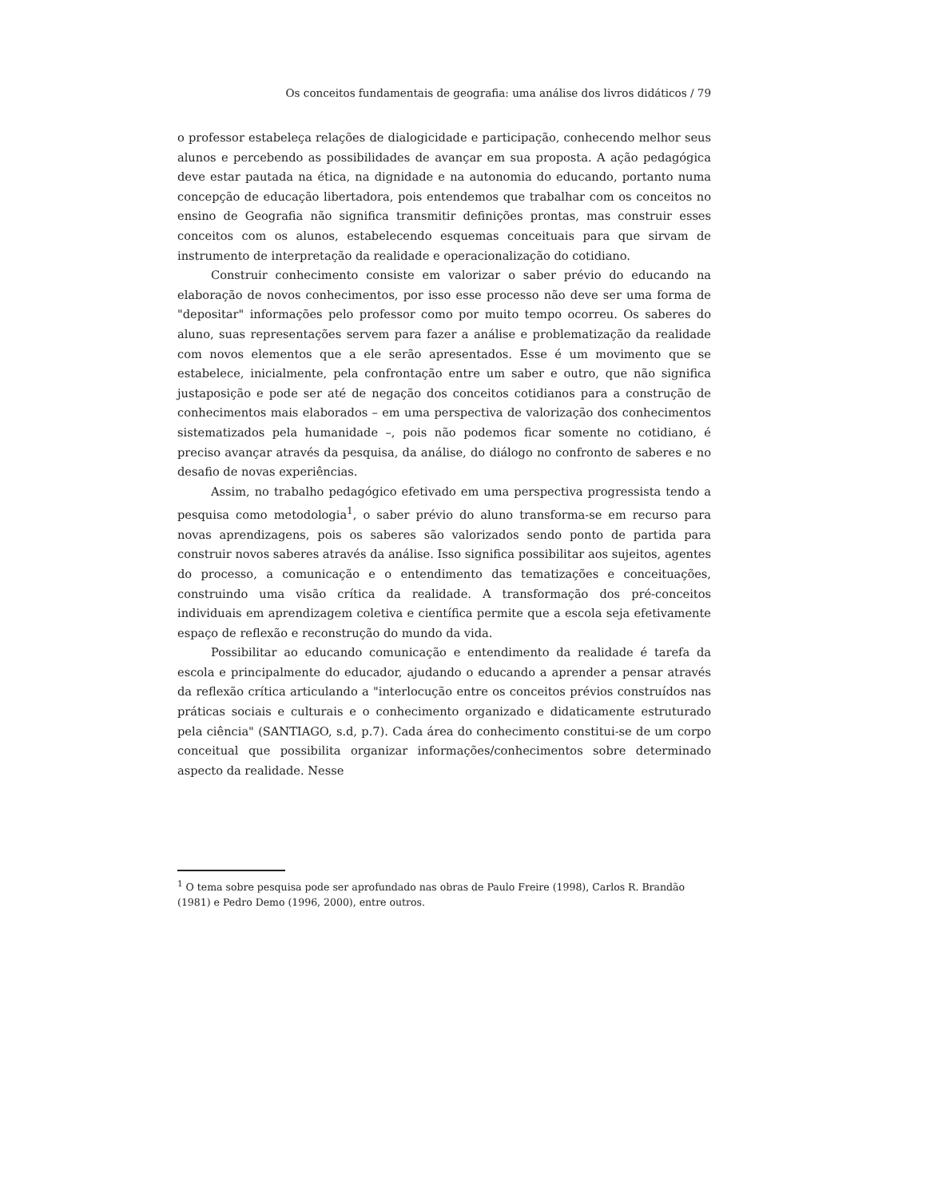Os conceitos fundamentais de geografia: uma análise dos livros didáticos / 79
o professor estabeleça relações de dialogicidade e participação, conhecendo melhor seus alunos e percebendo as possibilidades de avançar em sua proposta. A ação pedagógica deve estar pautada na ética, na dignidade e na autonomia do educando, portanto numa concepção de educação libertadora, pois entendemos que trabalhar com os conceitos no ensino de Geografia não significa transmitir definições prontas, mas construir esses conceitos com os alunos, estabelecendo esquemas conceituais para que sirvam de instrumento de interpretação da realidade e operacionalização do cotidiano.
Construir conhecimento consiste em valorizar o saber prévio do educando na elaboração de novos conhecimentos, por isso esse processo não deve ser uma forma de "depositar" informações pelo professor como por muito tempo ocorreu. Os saberes do aluno, suas representações servem para fazer a análise e problematização da realidade com novos elementos que a ele serão apresentados. Esse é um movimento que se estabelece, inicialmente, pela confrontação entre um saber e outro, que não significa justaposição e pode ser até de negação dos conceitos cotidianos para a construção de conhecimentos mais elaborados – em uma perspectiva de valorização dos conhecimentos sistematizados pela humanidade –, pois não podemos ficar somente no cotidiano, é preciso avançar através da pesquisa, da análise, do diálogo no confronto de saberes e no desafio de novas experiências.
Assim, no trabalho pedagógico efetivado em uma perspectiva progressista tendo a pesquisa como metodologia<sup>1</sup>, o saber prévio do aluno transforma-se em recurso para novas aprendizagens, pois os saberes são valorizados sendo ponto de partida para construir novos saberes através da análise. Isso significa possibilitar aos sujeitos, agentes do processo, a comunicação e o entendimento das tematizações e conceituações, construindo uma visão crítica da realidade. A transformação dos pré-conceitos individuais em aprendizagem coletiva e científica permite que a escola seja efetivamente espaço de reflexão e reconstrução do mundo da vida.
Possibilitar ao educando comunicação e entendimento da realidade é tarefa da escola e principalmente do educador, ajudando o educando a aprender a pensar através da reflexão crítica articulando a "interlocução entre os conceitos prévios construídos nas práticas sociais e culturais e o conhecimento organizado e didaticamente estruturado pela ciência" (SANTIAGO, s.d, p.7). Cada área do conhecimento constitui-se de um corpo conceitual que possibilita organizar informações/conhecimentos sobre determinado aspecto da realidade. Nesse
<sup>1</sup> O tema sobre pesquisa pode ser aprofundado nas obras de Paulo Freire (1998), Carlos R. Brandão (1981) e Pedro Demo (1996, 2000), entre outros.